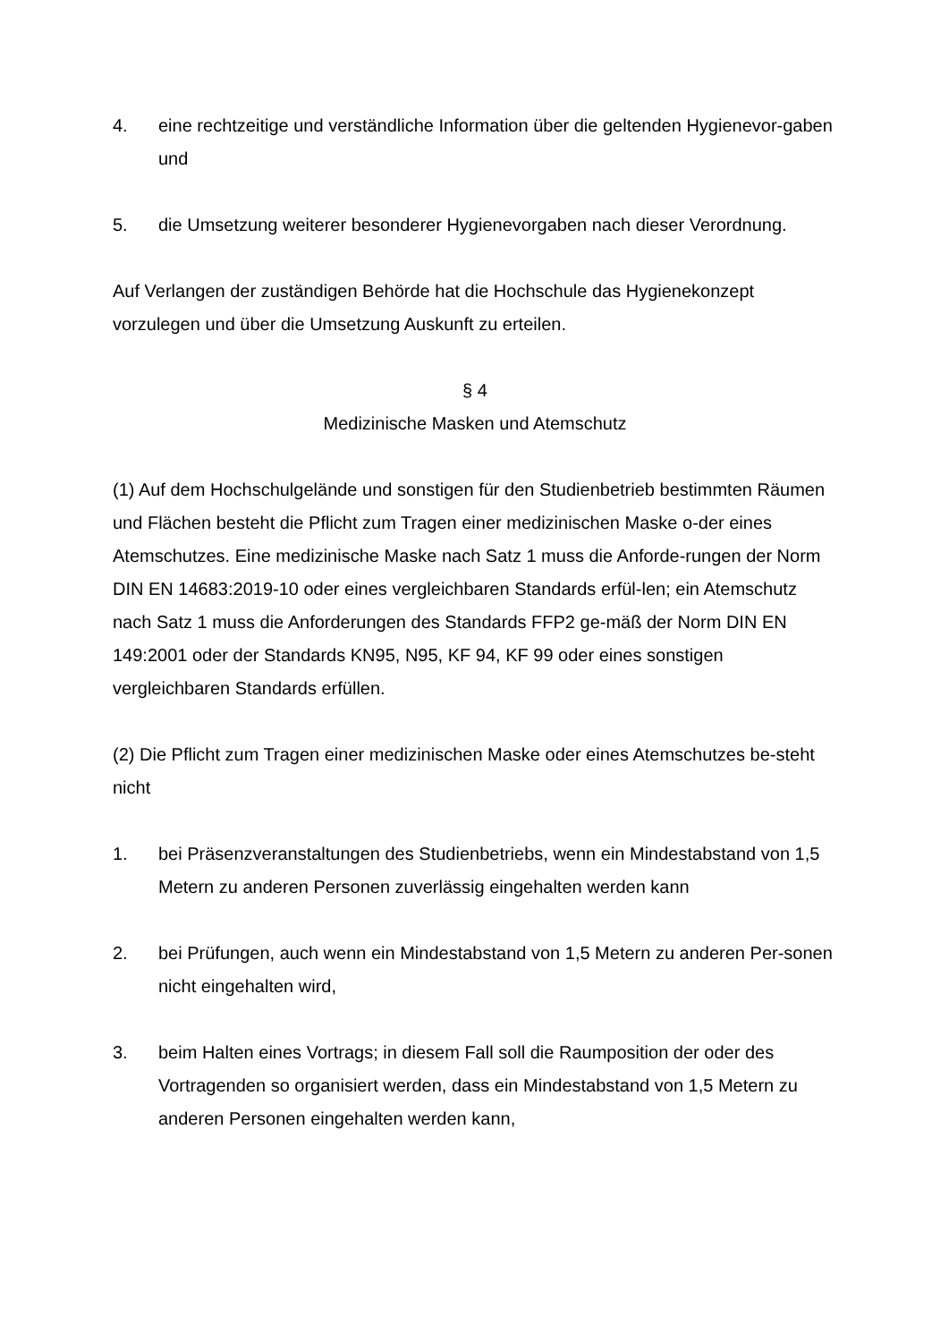4. eine rechtzeitige und verständliche Information über die geltenden Hygienevor-gaben und
5. die Umsetzung weiterer besonderer Hygienevorgaben nach dieser Verordnung.
Auf Verlangen der zuständigen Behörde hat die Hochschule das Hygienekonzept vorzulegen und über die Umsetzung Auskunft zu erteilen.
§ 4
Medizinische Masken und Atemschutz
(1) Auf dem Hochschulgelände und sonstigen für den Studienbetrieb bestimmten Räumen und Flächen besteht die Pflicht zum Tragen einer medizinischen Maske o-der eines Atemschutzes. Eine medizinische Maske nach Satz 1 muss die Anforde-rungen der Norm DIN EN 14683:2019-10 oder eines vergleichbaren Standards erfül-len; ein Atemschutz nach Satz 1 muss die Anforderungen des Standards FFP2 ge-mäß der Norm DIN EN 149:2001 oder der Standards KN95, N95, KF 94, KF 99 oder eines sonstigen vergleichbaren Standards erfüllen.
(2) Die Pflicht zum Tragen einer medizinischen Maske oder eines Atemschutzes be-steht nicht
1. bei Präsenzveranstaltungen des Studienbetriebs, wenn ein Mindestabstand von 1,5 Metern zu anderen Personen zuverlässig eingehalten werden kann
2. bei Prüfungen, auch wenn ein Mindestabstand von 1,5 Metern zu anderen Per-sonen nicht eingehalten wird,
3. beim Halten eines Vortrags; in diesem Fall soll die Raumposition der oder des Vortragenden so organisiert werden, dass ein Mindestabstand von 1,5 Metern zu anderen Personen eingehalten werden kann,